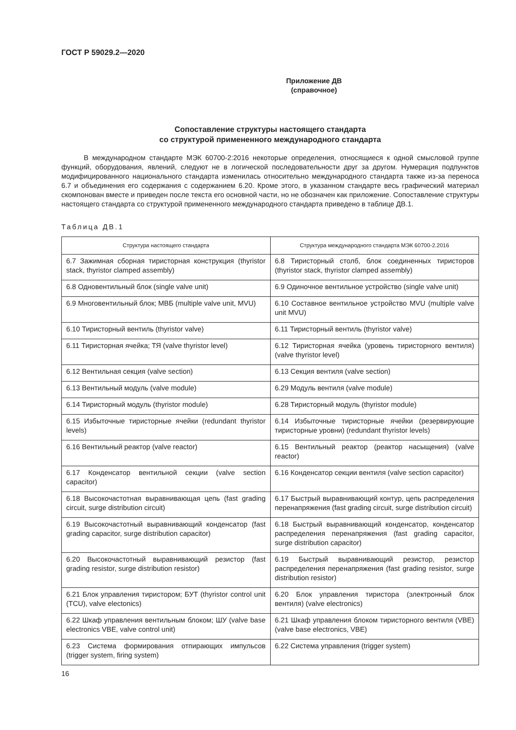ГОСТ Р 59029.2—2020
Приложение ДВ
(справочное)
Сопоставление структуры настоящего стандарта
со структурой примененного международного стандарта
В международном стандарте МЭК 60700-2:2016 некоторые определения, относящиеся к одной смысловой группе функций, оборудования, явлений, следуют не в логической последовательности друг за другом. Нумерация подпунктов модифицированного национального стандарта изменилась относительно международного стандарта также из-за переноса 6.7 и объединения его содержания с содержанием 6.20. Кроме этого, в указанном стандарте весь графический материал скомпонован вместе и приведен после текста его основной части, но не обозначен как приложение. Сопоставление структуры настоящего стандарта со структурой примененного международного стандарта приведено в таблице ДВ.1.
Таблица ДВ.1
| Структура настоящего стандарта | Структура международного стандарта МЭК 60700-2.2016 |
| --- | --- |
| 6.7 Зажимная сборная тиристорная конструкция (thyristor stack, thyristor clamped assembly) | 6.8 Тиристорный столб, блок соединенных тиристоров (thyristor stack, thyristor clamped assembly) |
| 6.8 Одновентильный блок (single valve unit) | 6.9 Одиночное вентильное устройство (single valve unit) |
| 6.9 Многовентильный блок; МВБ (multiple valve unit, MVU) | 6.10 Составное вентильное устройство MVU (multiple valve unit MVU) |
| 6.10 Тиристорный вентиль (thyristor valve) | 6.11 Тиристорный вентиль (thyristor valve) |
| 6.11 Тиристорная ячейка; ТЯ (valve thyristor level) | 6.12 Тиристорная ячейка (уровень тиристорного вентиля) (valve thyristor level) |
| 6.12 Вентильная секция (valve section) | 6.13 Секция вентиля (valve section) |
| 6.13 Вентильный модуль (valve module) | 6.29 Модуль вентиля (valve module) |
| 6.14 Тиристорный модуль (thyristor module) | 6.28 Тиристорный модуль (thyristor module) |
| 6.15 Избыточные тиристорные ячейки (redundant thyristor levels) | 6.14 Избыточные тиристорные ячейки (резервирующие тиристорные уровни) (redundant thyristor levels) |
| 6.16 Вентильный реактор (valve reactor) | 6.15 Вентильный реактор (реактор насыщения) (valve reactor) |
| 6.17 Конденсатор вентильной секции (valve section capacitor) | 6.16 Конденсатор секции вентиля (valve section capacitor) |
| 6.18 Высокочастотная выравнивающая цепь (fast grading circuit, surge distribution circuit) | 6.17 Быстрый выравнивающий контур, цепь распределения перенапряжения (fast grading circuit, surge distribution circuit) |
| 6.19 Высокочастотный выравнивающий конденсатор (fast grading capacitor, surge distribution capacitor) | 6.18 Быстрый выравнивающий конденсатор, конденсатор распределения перенапряжения (fast grading capacitor, surge distribution capacitor) |
| 6.20 Высокочастотный выравнивающий резистор (fast grading resistor, surge distribution resistor) | 6.19 Быстрый выравнивающий резистор, резистор распределения перенапряжения (fast grading resistor, surge distribution resistor) |
| 6.21 Блок управления тиристором; БУТ (thyristor control unit (TCU), valve electonics) | 6.20 Блок управления тиристора (электронный блок вентиля) (valve electronics) |
| 6.22 Шкаф управления вентильным блоком; ШУ (valve base electronics VBE, valve control unit) | 6.21 Шкаф управления блоком тиристорного вентиля (VBE) (valve base electronics, VBE) |
| 6.23 Система формирования отпирающих импульсов (trigger system, firing system) | 6.22 Система управления (trigger system) |
16